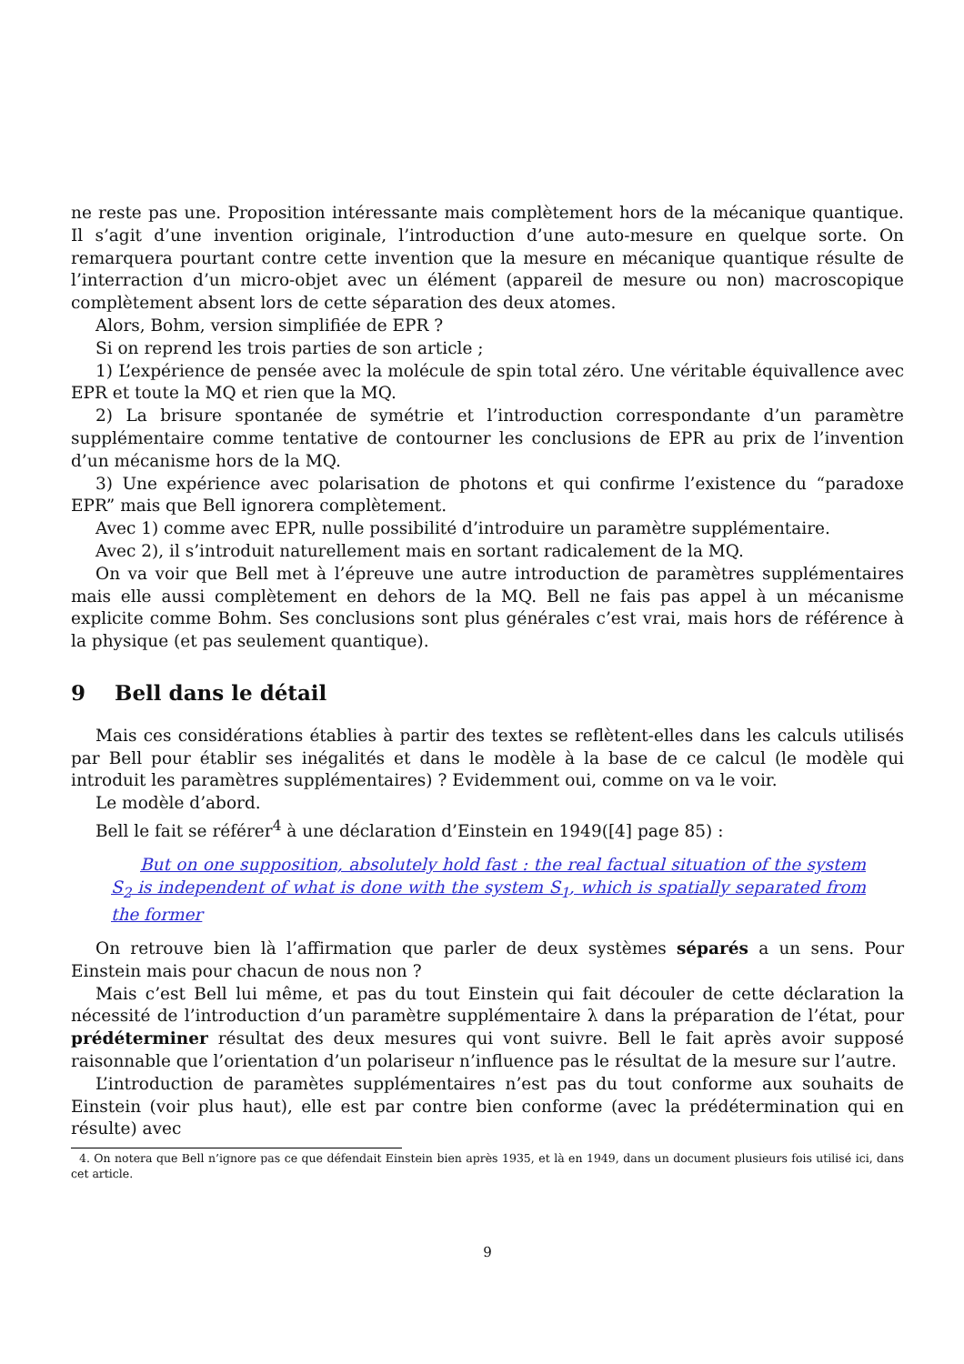ne reste pas une. Proposition intéressante mais complètement hors de la mécanique quantique. Il s’agit d’une invention originale, l’introduction d’une auto-mesure en quelque sorte. On remarquera pourtant contre cette invention que la mesure en mécanique quantique résulte de l’interraction d’un micro-objet avec un élément (appareil de mesure ou non) macroscopique complètement absent lors de cette séparation des deux atomes.
Alors, Bohm, version simplifiée de EPR ?
Si on reprend les trois parties de son article ;
1) L’expérience de pensée avec la molécule de spin total zéro. Une véritable équivallence avec EPR et toute la MQ et rien que la MQ.
2) La brisure spontanée de symétrie et l’introduction correspondante d’un paramètre supplémentaire comme tentative de contourner les conclusions de EPR au prix de l’invention d’un mécanisme hors de la MQ.
3) Une expérience avec polarisation de photons et qui confirme l’existence du “paradoxe EPR” mais que Bell ignorera complètement.
Avec 1) comme avec EPR, nulle possibilité d’introduire un paramètre supplémentaire.
Avec 2), il s’introduit naturellement mais en sortant radicalement de la MQ.
On va voir que Bell met à l’épreuve une autre introduction de paramètres supplémentaires mais elle aussi complètement en dehors de la MQ. Bell ne fais pas appel à un mécanisme explicite comme Bohm. Ses conclusions sont plus générales c’est vrai, mais hors de référence à la physique (et pas seulement quantique).
9 Bell dans le détail
Mais ces considérations établies à partir des textes se reflètent-elles dans les calculs utilisés par Bell pour établir ses inégalités et dans le modèle à la base de ce calcul (le modèle qui introduit les paramètres supplémentaires) ? Evidemment oui, comme on va le voir.
Le modèle d’abord.
Bell le fait se référer<sup>4</sup> à une déclaration d’Einstein en 1949([4] page 85) :
But on one supposition, absolutely hold fast : the real factual situation of the system S<sub>2</sub> is independent of what is done with the system S<sub>1</sub>, which is spatially separated from the former
On retrouve bien là l’affirmation que parler de deux systèmes séparés a un sens. Pour Einstein mais pour chacun de nous non ?
Mais c’est Bell lui même, et pas du tout Einstein qui fait découler de cette déclaration la nécessité de l’introduction d’un paramètre supplémentaire λ dans la préparation de l’état, pour prédéterminer résultat des deux mesures qui vont suivre. Bell le fait après avoir supposé raisonnable que l’orientation d’un polariseur n’influence pas le résultat de la mesure sur l’autre.
L’introduction de paramètes supplémentaires n’est pas du tout conforme aux souhaits de Einstein (voir plus haut), elle est par contre bien conforme (avec la prédétermination qui en résulte) avec
4. On notera que Bell n’ignore pas ce que défendait Einstein bien après 1935, et là en 1949, dans un document plusieurs fois utilisé ici, dans cet article.
9